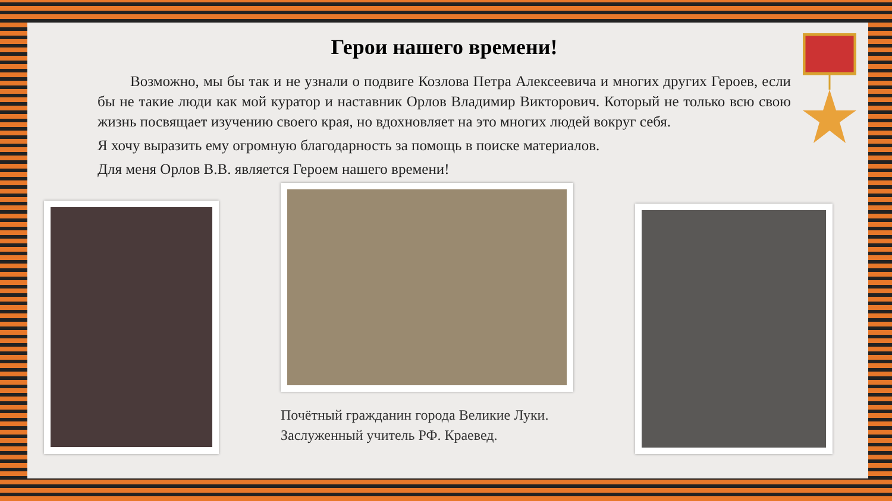Герои нашего времени!
Возможно, мы бы так и не узнали о подвиге Козлова Петра Алексеевича и многих других Героев, если бы не такие люди как мой куратор и наставник Орлов Владимир Викторович. Который не только всю свою жизнь посвящает изучению своего края, но вдохновляет на это многих людей вокруг себя.
Я хочу выразить ему огромную благодарность за помощь в поиске материалов.
Для меня Орлов В.В. является Героем нашего времени!
Почётный гражданин города Великие Луки.
Заслуженный учитель РФ. Краевед.